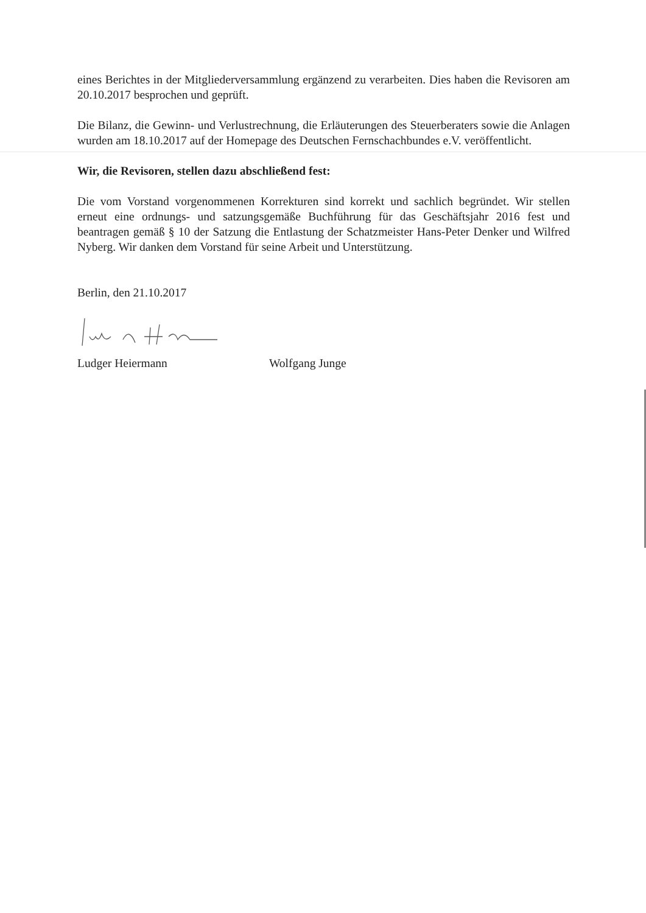eines Berichtes in der Mitgliederversammlung ergänzend zu verarbeiten. Dies haben die Revisoren am 20.10.2017 besprochen und geprüft.
Die Bilanz, die Gewinn- und Verlustrechnung, die Erläuterungen des Steuerberaters sowie die Anlagen wurden am 18.10.2017 auf der Homepage des Deutschen Fernschachbundes e.V. veröffentlicht.
Wir, die Revisoren, stellen dazu abschließend fest:
Die vom Vorstand vorgenommenen Korrekturen sind korrekt und sachlich begründet. Wir stellen erneut eine ordnungs- und satzungsgemäße Buchführung für das Geschäftsjahr 2016 fest und beantragen gemäß § 10 der Satzung die Entlastung der Schatzmeister Hans-Peter Denker und Wilfred Nyberg. Wir danken dem Vorstand für seine Arbeit und Unterstützung.
Berlin, den 21.10.2017
Ludger Heiermann Wolfgang Junge